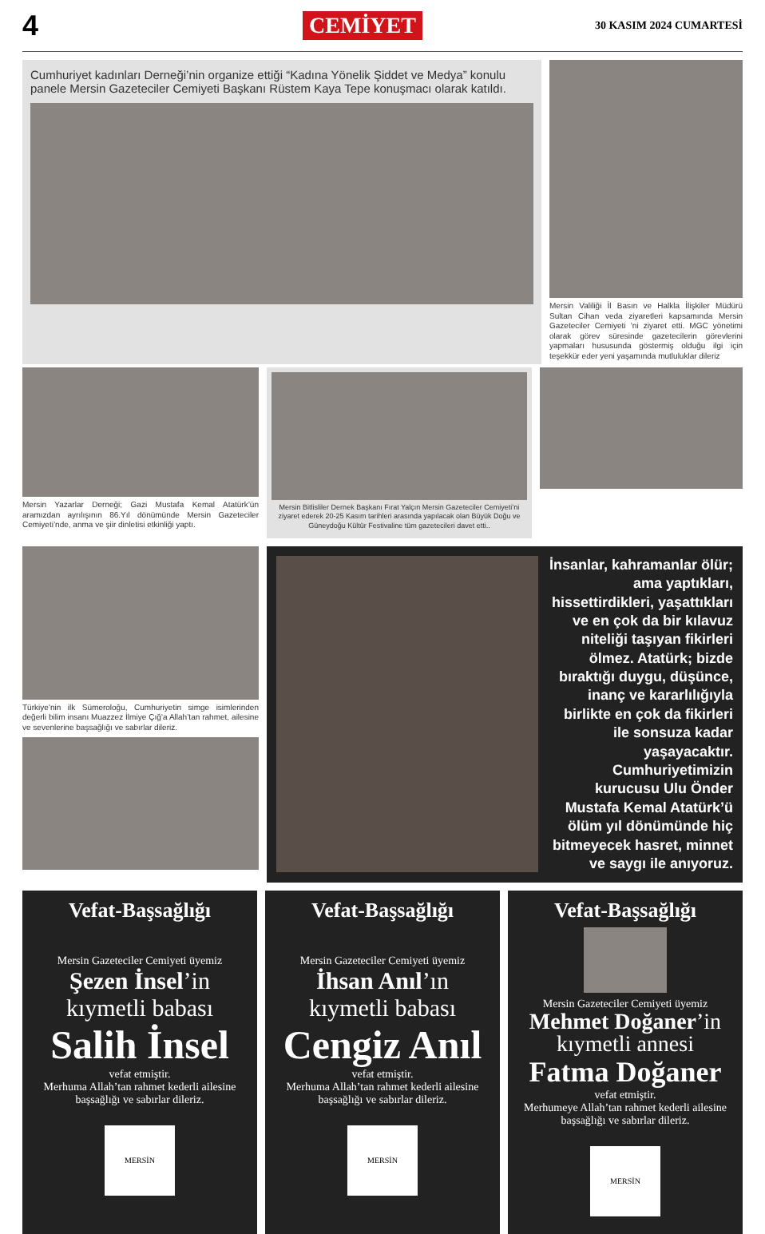4
CEMİYET
30 KASIM 2024 CUMARTESİ
Cumhuriyet kadınları Derneği’nin organize ettiği “Kadına Yönelik Şiddet ve Medya” konulu panele Mersin Gazeteciler Cemiyeti Başkanı Rüstem Kaya Tepe konuşmacı olarak katıldı.
Mersin Valiliği İl Basın ve Halkla İlişkiler Müdürü Sultan Cihan veda ziyaretleri kapsamında Mersin Gazeteciler Cemiyeti ’ni ziyaret etti. MGC yönetimi olarak görev süresinde gazetecilerin görevlerini yapmaları hususunda göstermiş olduğu ilgi için teşekkür eder yeni yaşamında mutluluklar dileriz
Mersin Yazarlar Derneği; Gazi Mustafa Kemal Atatürk’ün aramızdan ayrılışının 86.Yıl dönümünde Mersin Gazeteciler Cemiyeti’nde, anma ve şiir dinletisi etkinliği yaptı.
Mersin Bitlisliler Dernek Başkanı Fırat Yalçın Mersin Gazeteciler Cemiyeti’ni ziyaret ederek 20-25 Kasım tarihleri arasında yapılacak olan Büyük Doğu ve Güneydoğu Kültür Festivaline tüm gazetecileri davet etti..
Türkiye’nin ilk Sümeroloğu, Cumhuriyetin simge isimlerinden değerli bilim insanı Muazzez İlmiye Çığ’a Allah’tan rahmet, ailesine ve sevenlerine başsağlığı ve sabırlar dileriz.
İnsanlar, kahramanlar ölür; ama yaptıkları, hissettirdikleri, yaşattıkları ve en çok da bir kılavuz niteliği taşıyan fikirleri ölmez. Atatürk; bizde bıraktığı duygu, düşünce, inanç ve kararlılığıyla birlikte en çok da fikirleri ile sonsuza kadar yaşayacaktır. Cumhuriyetimizin kurucusu Ulu Önder Mustafa Kemal Atatürk’ü ölüm yıl dönümünde hiç bitmeyecek hasret, minnet ve saygı ile anıyoruz.
Vefat-Başsağlığı
Mersin Gazeteciler Cemiyeti üyemiz
Şezen İnsel’in
kıymetli babası
Salih İnsel
vefat etmiştir.
Merhuma Allah’tan rahmet kederli ailesine başsağlığı ve sabırlar dileriz.
MERSİN
Vefat-Başsağlığı
Mersin Gazeteciler Cemiyeti üyemiz
İhsan Anıl’ın
kıymetli babası
Cengiz Anıl
vefat etmiştir.
Merhuma Allah’tan rahmet kederli ailesine başsağlığı ve sabırlar dileriz.
MERSİN
Vefat-Başsağlığı
Mersin Gazeteciler Cemiyeti üyemiz
Mehmet Doğaner’in
kıymetli annesi
Fatma Doğaner
vefat etmiştir.
Merhumeye Allah’tan rahmet kederli ailesine başsağlığı ve sabırlar dileriz.
MERSİN